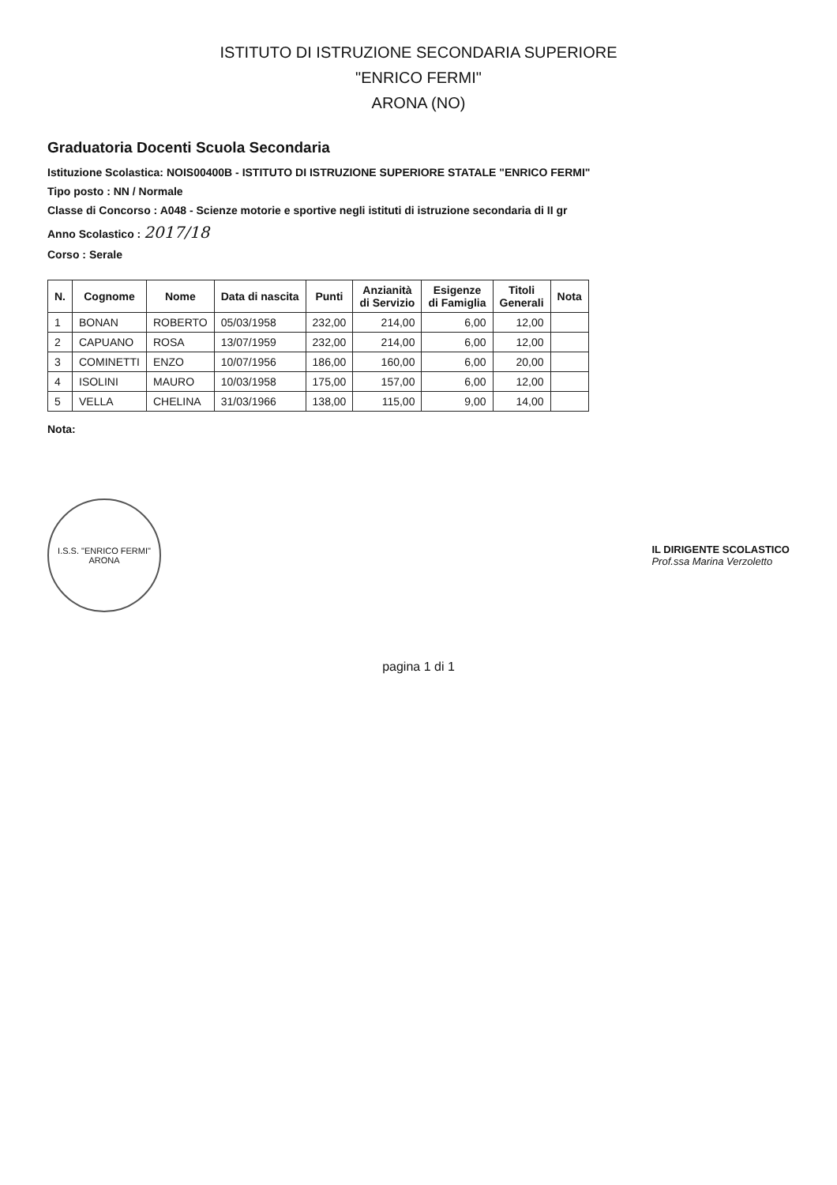ISTITUTO DI ISTRUZIONE SECONDARIA SUPERIORE
"ENRICO FERMI"
ARONA (NO)
Graduatoria Docenti Scuola Secondaria
Istituzione Scolastica: NOIS00400B - ISTITUTO DI ISTRUZIONE SUPERIORE STATALE "ENRICO FERMI"
Tipo posto : NN / Normale
Classe di Concorso : A048 - Scienze motorie e sportive negli istituti di istruzione secondaria di II gr
Anno Scolastico : 2017/18
Corso : Serale
| N. | Cognome | Nome | Data di nascita | Punti | Anzianità di Servizio | Esigenze di Famiglia | Titoli Generali | Nota |
| --- | --- | --- | --- | --- | --- | --- | --- | --- |
| 1 | BONAN | ROBERTO | 05/03/1958 | 232,00 | 214,00 | 6,00 | 12,00 | |
| 2 | CAPUANO | ROSA | 13/07/1959 | 232,00 | 214,00 | 6,00 | 12,00 | |
| 3 | COMINETTI | ENZO | 10/07/1956 | 186,00 | 160,00 | 6,00 | 20,00 | |
| 4 | ISOLINI | MAURO | 10/03/1958 | 175,00 | 157,00 | 6,00 | 12,00 | |
| 5 | VELLA | CHELINA | 31/03/1966 | 138,00 | 115,00 | 9,00 | 14,00 | |
Nota:
I.S.S. "ENRICO FERMI"
ARONA
IL DIRIGENTE SCOLASTICO
Prof.ssa Marina Verzoletto
pagina 1 di 1